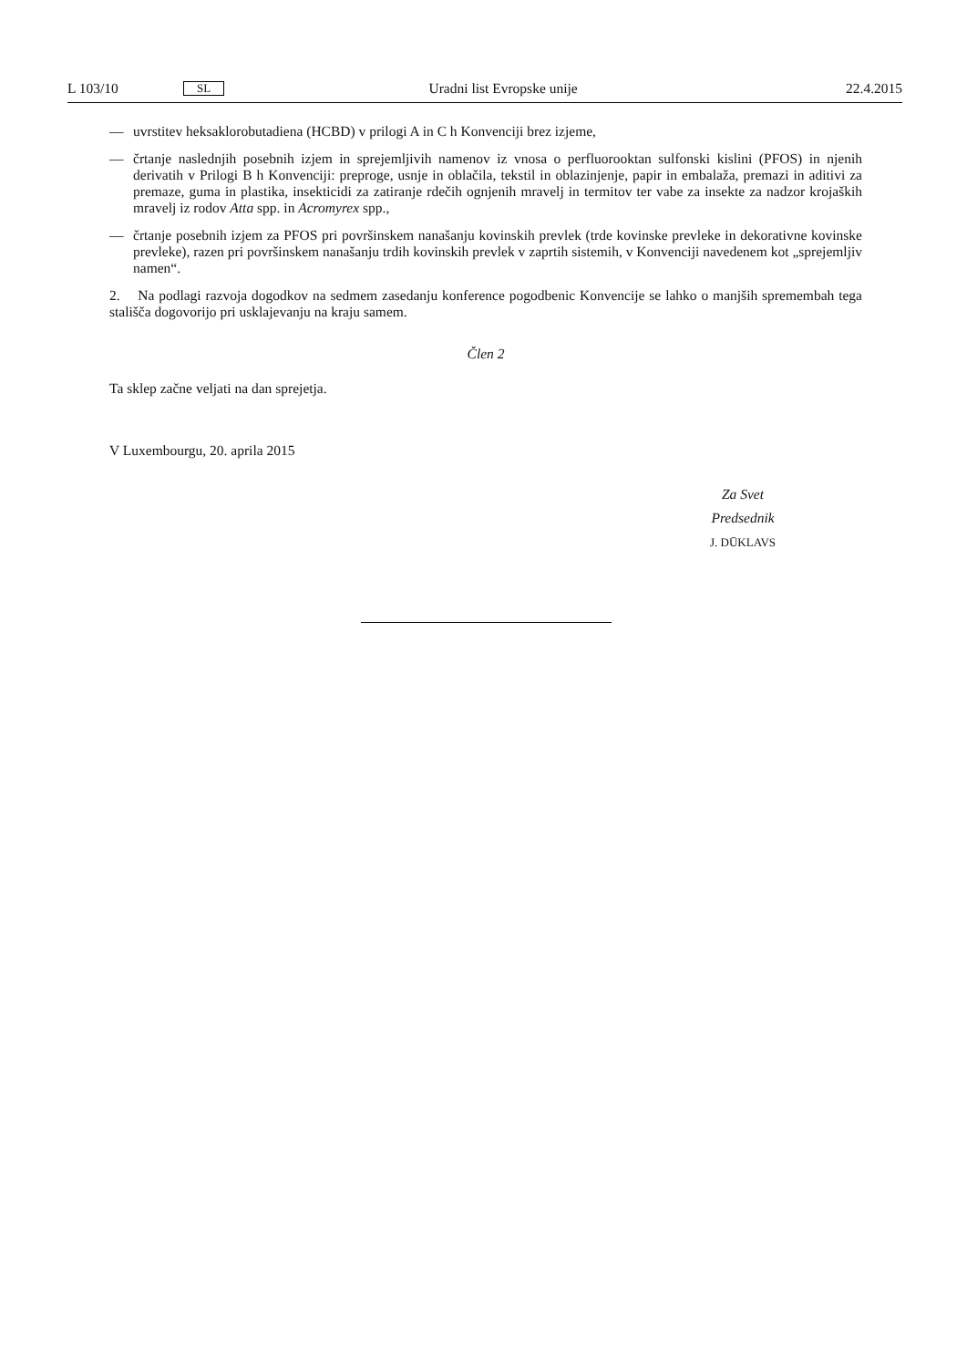L 103/10 SL Uradni list Evropske unije 22.4.2015
— uvrstitev heksaklorobutadiena (HCBD) v prilogi A in C h Konvenciji brez izjeme,
— črtanje naslednjih posebnih izjem in sprejemljivih namenov iz vnosa o perfluorooktan sulfonski kislini (PFOS) in njenih derivatih v Prilogi B h Konvenciji: preproge, usnje in oblačila, tekstil in oblazinjenje, papir in embalaža, premazi in aditivi za premaze, guma in plastika, insekticidi za zatiranje rdečih ognjenih mravelj in termitov ter vabe za insekte za nadzor krojaških mravelj iz rodov Atta spp. in Acromyrex spp.,
— črtanje posebnih izjem za PFOS pri površinskem nanašanju kovinskih prevlek (trde kovinske prevleke in dekorativne kovinske prevleke), razen pri površinskem nanašanju trdih kovinskih prevlek v zaprtih sistemih, v Konvenciji navedenem kot „sprejemljiv namen“.
2. Na podlagi razvoja dogodkov na sedmem zasedanju konference pogodbenic Konvencije se lahko o manjših spremembah tega stališča dogovorijo pri usklajevanju na kraju samem.
Člen 2
Ta sklep začne veljati na dan sprejetja.
V Luxembourgu, 20. aprila 2015
Za Svet
Predsednik
J. DŪKLAVS